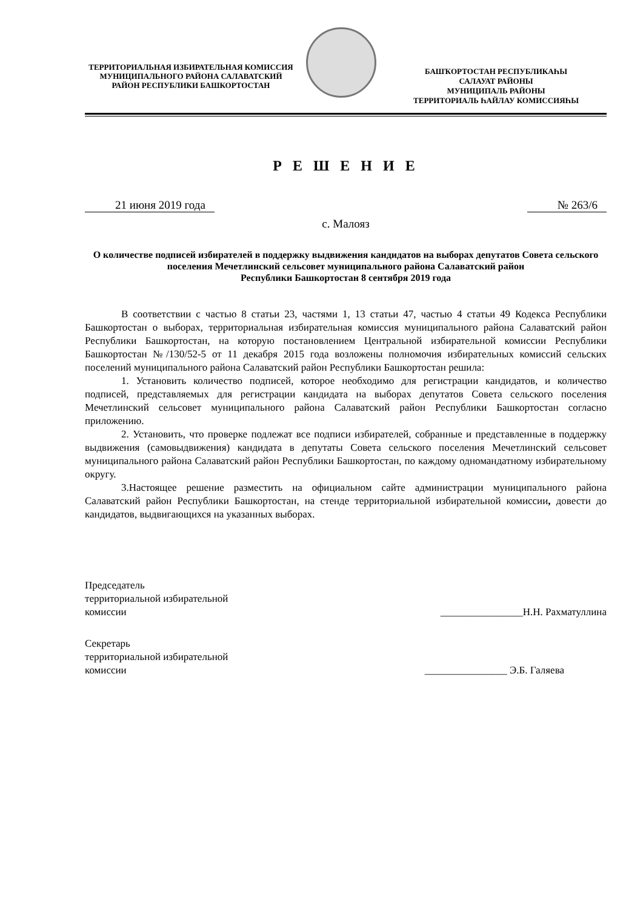ТЕРРИТОРИАЛЬНАЯ ИЗБИРАТЕЛЬНАЯ КОМИССИЯ МУНИЦИПАЛЬНОГО РАЙОНА САЛАВАТСКИЙ РАЙОН РЕСПУБЛИКИ БАШКОРТОСТАН
БАШҠОРТОСТАН РЕСПУБЛИКАҺЫ
САЛАУАТ РАЙОНЫ
МУНИЦИПАЛЬ РАЙОНЫ
ТЕРРИТОРИАЛЬ ҺАЙЛАУ КОМИССИЯҺЫ
Р Е Ш Е Н И Е
21 июня 2019 года № 263/6
с. Малояз
О количестве подписей избирателей в поддержку выдвижения кандидатов на выборах депутатов Совета сельского поселения Мечетлинский сельсовет муниципального района Салаватский район
Республики Башкортостан 8 сентября 2019 года
В соответствии с частью 8 статьи 23, частями 1, 13 статьи 47, частью 4 статьи 49 Кодекса Республики Башкортостан о выборах, территориальная избирательная комиссия муниципального района Салаватский район Республики Башкортостан, на которую постановлением Центральной избирательной комиссии Республики Башкортостан №/130/52-5 от 11 декабря 2015 года возложены полномочия избирательных комиссий сельских поселений муниципального района Салаватский район Республики Башкортостан решила:
1. Установить количество подписей, которое необходимо для регистрации кандидатов, и количество подписей, представляемых для регистрации кандидата на выборах депутатов Совета сельского поселения Мечетлинский сельсовет муниципального района Салаватский район Республики Башкортостан согласно приложению.
2. Установить, что проверке подлежат все подписи избирателей, собранные и представленные в поддержку выдвижения (самовыдвижения) кандидата в депутаты Совета сельского поселения Мечетлинский сельсовет муниципального района Салаватский район Республики Башкортостан, по каждому одномандатному избирательному округу.
3.Настоящее решение разместить на официальном сайте администрации муниципального района Салаватский район Республики Башкортостан, на стенде территориальной избирательной комиссии, довести до кандидатов, выдвигающихся на указанных выборах.
Председатель
территориальной избирательной
комиссии
________________Н.Н. Рахматуллина
Секретарь
территориальной избирательной
комиссии
________________ Э.Б. Галяева